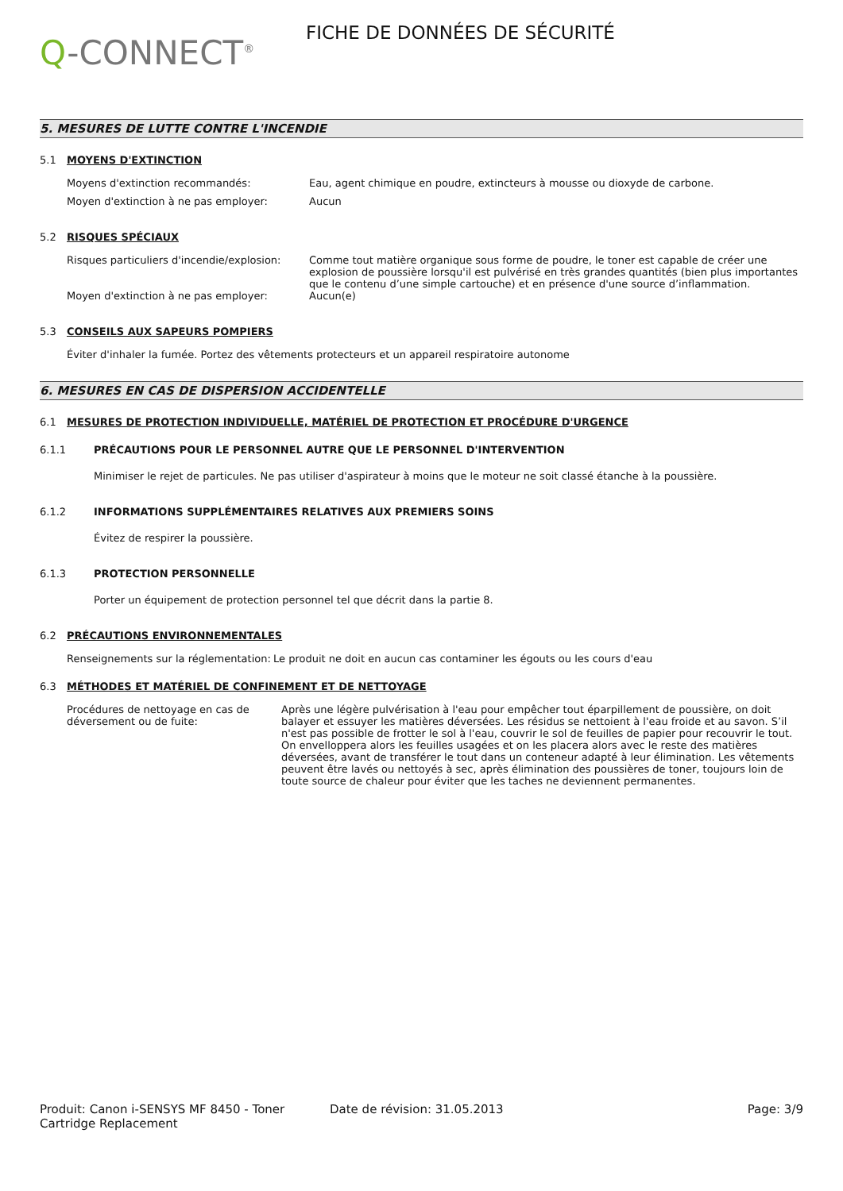Q-CONNECT<sup>®</sup>
FICHE DE DONNÉES DE SÉCURITÉ
5. MESURES DE LUTTE CONTRE L'INCENDIE
5.1 MOYENS D'EXTINCTION
Moyens d'extinction recommandés: Eau, agent chimique en poudre, extincteurs à mousse ou dioxyde de carbone.
Moyen d'extinction à ne pas employer: Aucun
5.2 RISQUES SPÉCIAUX
Risques particuliers d'incendie/explosion:
Comme tout matière organique sous forme de poudre, le toner est capable de créer une explosion de poussière lorsqu'il est pulvérisé en très grandes quantités (bien plus importantes que le contenu d’une simple cartouche) et en présence d'une source d’inflammation.
Moyen d'extinction à ne pas employer: Aucun(e)
5.3 CONSEILS AUX SAPEURS POMPIERS
Éviter d'inhaler la fumée. Portez des vêtements protecteurs et un appareil respiratoire autonome
6. MESURES EN CAS DE DISPERSION ACCIDENTELLE
6.1 MESURES DE PROTECTION INDIVIDUELLE, MATÉRIEL DE PROTECTION ET PROCÉDURE D'URGENCE
6.1.1 PRÉCAUTIONS POUR LE PERSONNEL AUTRE QUE LE PERSONNEL D'INTERVENTION
Minimiser le rejet de particules. Ne pas utiliser d'aspirateur à moins que le moteur ne soit classé étanche à la poussière.
6.1.2 INFORMATIONS SUPPLÉMENTAIRES RELATIVES AUX PREMIERS SOINS
Évitez de respirer la poussière.
6.1.3 PROTECTION PERSONNELLE
Porter un équipement de protection personnel tel que décrit dans la partie 8.
6.2 PRÉCAUTIONS ENVIRONNEMENTALES
Renseignements sur la réglementation:
Le produit ne doit en aucun cas contaminer les égouts ou les cours d'eau
6.3 MÉTHODES ET MATÉRIEL DE CONFINEMENT ET DE NETTOYAGE
Procédures de nettoyage en cas de déversement ou de fuite:
Après une légère pulvérisation à l'eau pour empêcher tout éparpillement de poussière, on doit balayer et essuyer les matières déversées. Les résidus se nettoient à l'eau froide et au savon. S’il n'est pas possible de frotter le sol à l'eau, couvrir le sol de feuilles de papier pour recouvrir le tout. On envelloppera alors les feuilles usagées et on les placera alors avec le reste des matières déversées, avant de transférer le tout dans un conteneur adapté à leur élimination. Les vêtements peuvent être lavés ou nettoyés à sec, après élimination des poussières de toner, toujours loin de toute source de chaleur pour éviter que les taches ne deviennent permanentes.
Produit: Canon i-SENSYS MF 8450 - Toner Cartridge Replacement
Date de révision: 31.05.2013 Page: 3/9